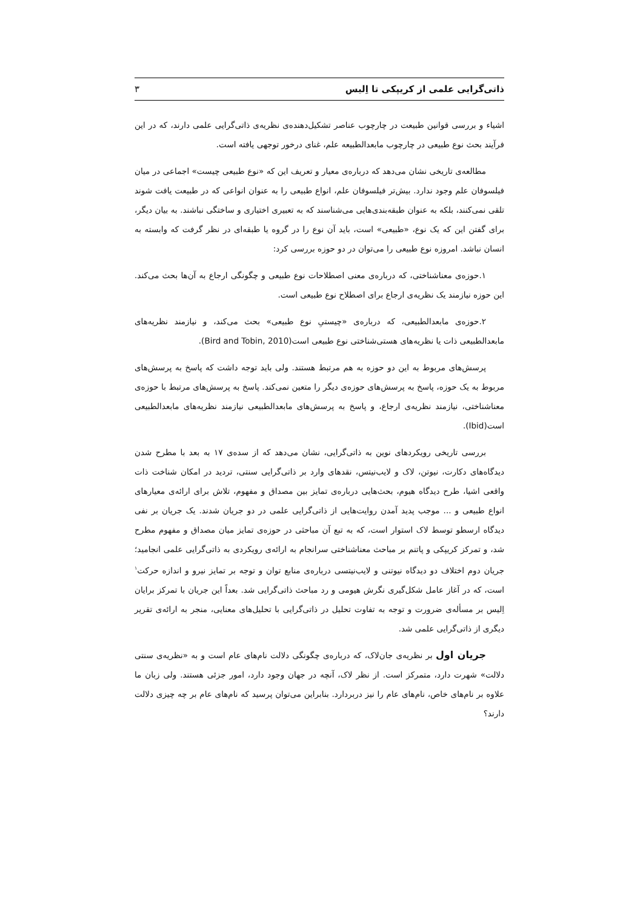ذاتی‌گرایی علمی از کریپکی تا اِلیس ۳
اشیاء و بررسی قوانین طبیعت در چارچوب عناصر تشکیل‌دهنده‌ی نظریه‌ی ذاتی‌گرایی علمی دارند، که در این فرآیند بحث نوع طبیعی در چارچوب مابعدالطبیعه علم، غنای درخور توجهی یافته است.
مطالعه‌ی تاریخی نشان می‌دهد که درباره‌ی معیار و تعریف این که «نوع طبیعی چیست» اجماعی در میان فیلسوفان علم وجود ندارد. بیش‌تر فیلسوفان علم، انواع طبیعی را به عنوان انواعی که در طبیعت یافت شوند تلقی نمی‌کنند، بلکه به عنوان طبقه‌بندی‌هایی می‌شناسند که به تعبیری اختیاری و ساختگی نباشند. به بیان دیگر، برای گفتن این که یک نوع، «طبیعی» است، باید آن نوع را در گروه یا طبقه‌ای در نظر گرفت که وابسته به انسان نباشد. امروزه نوع طبیعی را می‌توان در دو حوزه بررسی کرد:
۱.حوزه‌ی معناشناختی، که درباره‌ی معنی اصطلاحات نوع طبیعی و چگونگی ارجاع به آن‌ها بحث می‌کند. این حوزه نیازمند یک نظریه‌ی ارجاع برای اصطلاح نوع طبیعی است.
۲.حوزه‌ی مابعدالطبیعی، که درباره‌ی «چیستیِ نوع طبیعی» بحث می‌کند، و نیازمند نظریه‌های مابعدالطبیعی ذات یا نظریه‌های هستی‌شناختی نوع طبیعی است(Bird and Tobin, 2010).
پرسش‌های مربوط به این دو حوزه به هم مرتبط هستند. ولی باید توجه داشت که پاسخ به پرسش‌های مربوط به یک حوزه، پاسخ به پرسش‌های حوزه‌ی دیگر را متعین نمی‌کند. پاسخ به پرسش‌های مرتبط با حوزه‌ی معناشناختی، نیازمند نظریه‌ی ارجاع، و پاسخ به پرسش‌های مابعدالطبیعی نیازمند نظریه‌های مابعدالطبیعی است(Ibid).
بررسی تاریخی رویکردهای نوین به ذاتی‌گرایی، نشان می‌دهد که از سده‌ی ۱۷ به بعد با مطرح شدن دیدگاه‌های دکارت، نیوتن، لاک و لایب‌نیتس، نقدهای وارد بر ذاتی‌گرایی سنتی، تردید در امکان شناخت ذات واقعی اشیا، طرح دیدگاه هیوم، بحث‌هایی درباره‌ی تمایز بین مصداق و مفهوم، تلاش برای ارائه‌ی معیارهای انواع طبیعی و ... موجب پدید آمدن روایت‌هایی از ذاتی‌گرایی علمی در دو جریان شدند. یک جریان بر نفی دیدگاه ارسطو توسط لاک استوار است، که به تبع آن مباحثی در حوزه‌ی تمایز میان مصداق و مفهوم مطرح شد، و تمرکز کریپکی و پاتنم بر مباحث معناشناختی سرانجام به ارائه‌ی رویکردی به ذاتی‌گرایی علمی انجامید؛ جریان دوم اختلاف دو دیدگاه نیوتنی و لایب‌نیتسی درباره‌ی منابع توان و توجه بر تمایز نیرو و اندازه حرکت<sup>۱</sup> است، که در آغاز عامل شکل‌گیری نگرش هیومی و رد مباحث ذاتی‌گرایی شد. بعداً این جریان با تمرکز برایان اِلیس بر مسأله‌ی ضرورت و توجه به تفاوت تحلیل در ذاتی‌گرایی با تحلیل‌های معنایی، منجر به ارائه‌ی تقریر دیگری از ذاتی‌گرایی علمی شد.
جریان اول بر نظریه‌ی جان‌لاک، که درباره‌ی چگونگی دلالت نام‌های عام است و به «نظریه‌ی سنتی دلالت» شهرت دارد، متمرکز است. از نظر لاک، آنچه در جهان وجود دارد، امور جزئی هستند. ولی زبان ما علاوه بر نام‌های خاص، نام‌های عام را نیز دربردارد. بنابراین می‌توان پرسید که نام‌های عام بر چه چیزی دلالت دارند؟